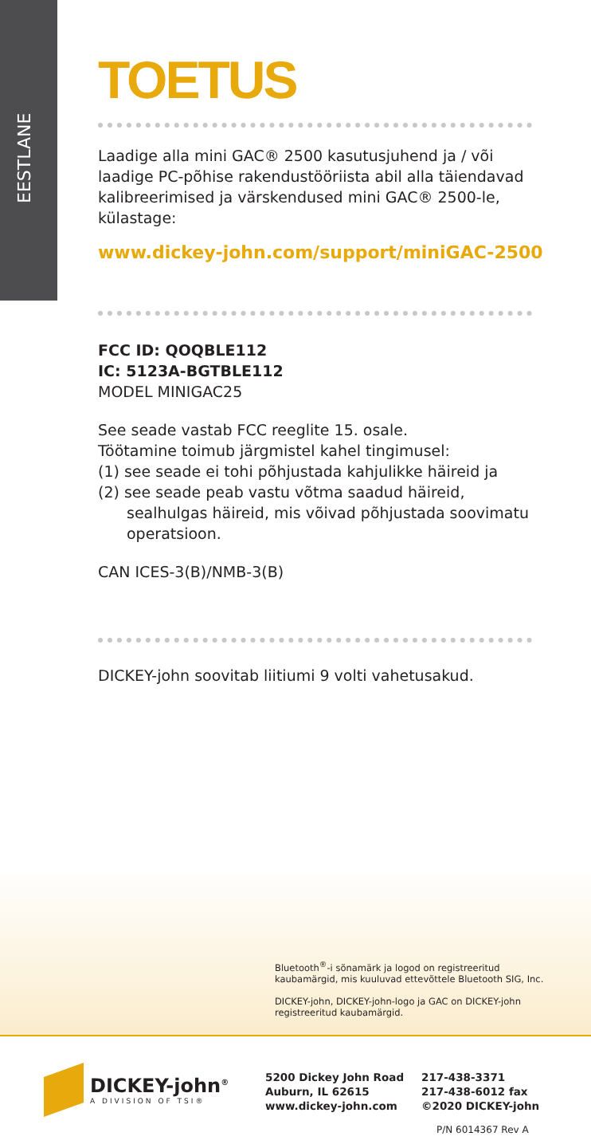EESTLANE
TOETUS
Laadige alla mini GAC® 2500 kasutusjuhend ja / või laadige PC-põhise rakendustööriista abil alla täiendavad kalibreerimised ja värskendused mini GAC® 2500-le, külastage:
www.dickey-john.com/support/miniGAC-2500
FCC ID: QOQBLE112
IC: 5123A-BGTBLE112
MODEL MINIGAC25
See seade vastab FCC reeglite 15. osale.
Töötamine toimub järgmistel kahel tingimusel:
(1) see seade ei tohi põhjustada kahjulikke häireid ja
(2) see seade peab vastu võtma saadud häireid, sealhulgas häireid, mis võivad põhjustada soovimatu operatsioon.
CAN ICES-3(B)/NMB-3(B)
DICKEY-john soovitab liitiumi 9 volti vahetusakud.
Bluetooth<sup>®</sup>-i sõnamärk ja logod on registreeritud kaubamärgid, mis kuuluvad ettevõttele Bluetooth SIG, Inc.
DICKEY-john, DICKEY-john-logo ja GAC on DICKEY-john registreeritud kaubamärgid.
DICKEY-john<sup>®</sup>
A DIVISION OF TSI®
5200 Dickey John Road
Auburn, IL 62615
www.dickey-john.com
217-438-3371
217-438-6012 fax
©2020 DICKEY-john
P/N 6014367 Rev A